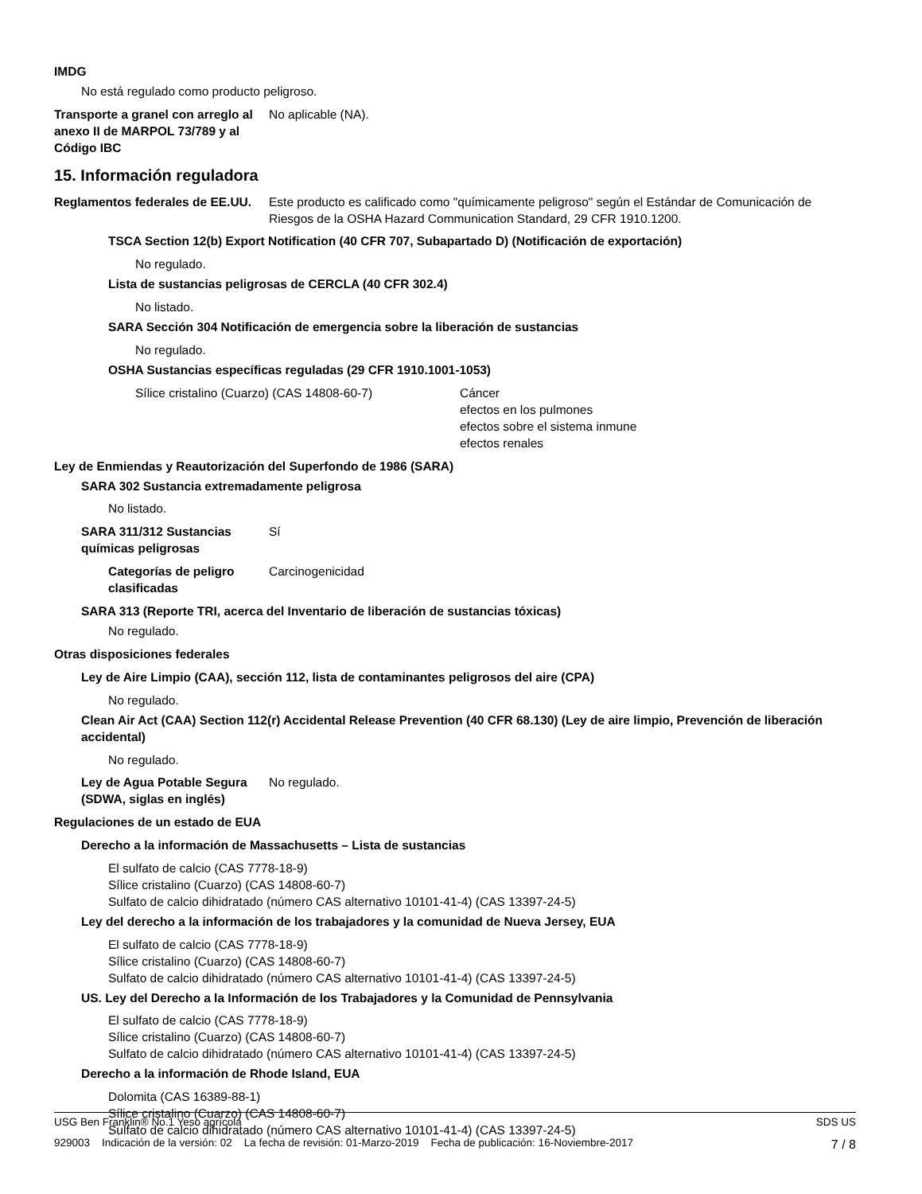IMDG
No está regulado como producto peligroso.
Transporte a granel con arreglo al anexo II de MARPOL 73/789 y al Código IBC
No aplicable (NA).
15. Información reguladora
Reglamentos federales de EE.UU.
Este producto es calificado como "químicamente peligroso" según el Estándar de Comunicación de Riesgos de la OSHA Hazard Communication Standard, 29 CFR 1910.1200.
TSCA Section 12(b) Export Notification (40 CFR 707, Subapartado D) (Notificación de exportación)
No regulado.
Lista de sustancias peligrosas de CERCLA (40 CFR 302.4)
No listado.
SARA Sección 304 Notificación de emergencia sobre la liberación de sustancias
No regulado.
OSHA Sustancias específicas reguladas (29 CFR 1910.1001-1053)
Sílice cristalino (Cuarzo) (CAS 14808-60-7) Cáncer
efectos en los pulmones
efectos sobre el sistema inmune
efectos renales
Ley de Enmiendas y Reautorización del Superfondo de 1986 (SARA)
SARA 302 Sustancia extremadamente peligrosa
No listado.
SARA 311/312 Sustancias químicas peligrosas
Sí
Categorías de peligro clasificadas
Carcinogenicidad
SARA 313 (Reporte TRI, acerca del Inventario de liberación de sustancias tóxicas)
No regulado.
Otras disposiciones federales
Ley de Aire Limpio (CAA), sección 112, lista de contaminantes peligrosos del aire (CPA)
No regulado.
Clean Air Act (CAA) Section 112(r) Accidental Release Prevention (40 CFR 68.130) (Ley de aire limpio, Prevención de liberación accidental)
No regulado.
Ley de Agua Potable Segura (SDWA, siglas en inglés)
No regulado.
Regulaciones de un estado de EUA
Derecho a la información de Massachusetts – Lista de sustancias
El sulfato de calcio (CAS 7778-18-9)
Sílice cristalino (Cuarzo) (CAS 14808-60-7)
Sulfato de calcio dihidratado (número CAS alternativo 10101-41-4) (CAS 13397-24-5)
Ley del derecho a la información de los trabajadores y la comunidad de Nueva Jersey, EUA
El sulfato de calcio (CAS 7778-18-9)
Sílice cristalino (Cuarzo) (CAS 14808-60-7)
Sulfato de calcio dihidratado (número CAS alternativo 10101-41-4) (CAS 13397-24-5)
US. Ley del Derecho a la Información de los Trabajadores y la Comunidad de Pennsylvania
El sulfato de calcio (CAS 7778-18-9)
Sílice cristalino (Cuarzo) (CAS 14808-60-7)
Sulfato de calcio dihidratado (número CAS alternativo 10101-41-4) (CAS 13397-24-5)
Derecho a la información de Rhode Island, EUA
Dolomita (CAS 16389-88-1)
Sílice cristalino (Cuarzo) (CAS 14808-60-7)
Sulfato de calcio dihidratado (número CAS alternativo 10101-41-4) (CAS 13397-24-5)
USG Ben Franklin® No.1 Yeso agrícola SDS US
929003 Indicación de la versión: 02 La fecha de revisión: 01-Marzo-2019 Fecha de publicación: 16-Noviembre-2017 7 / 8